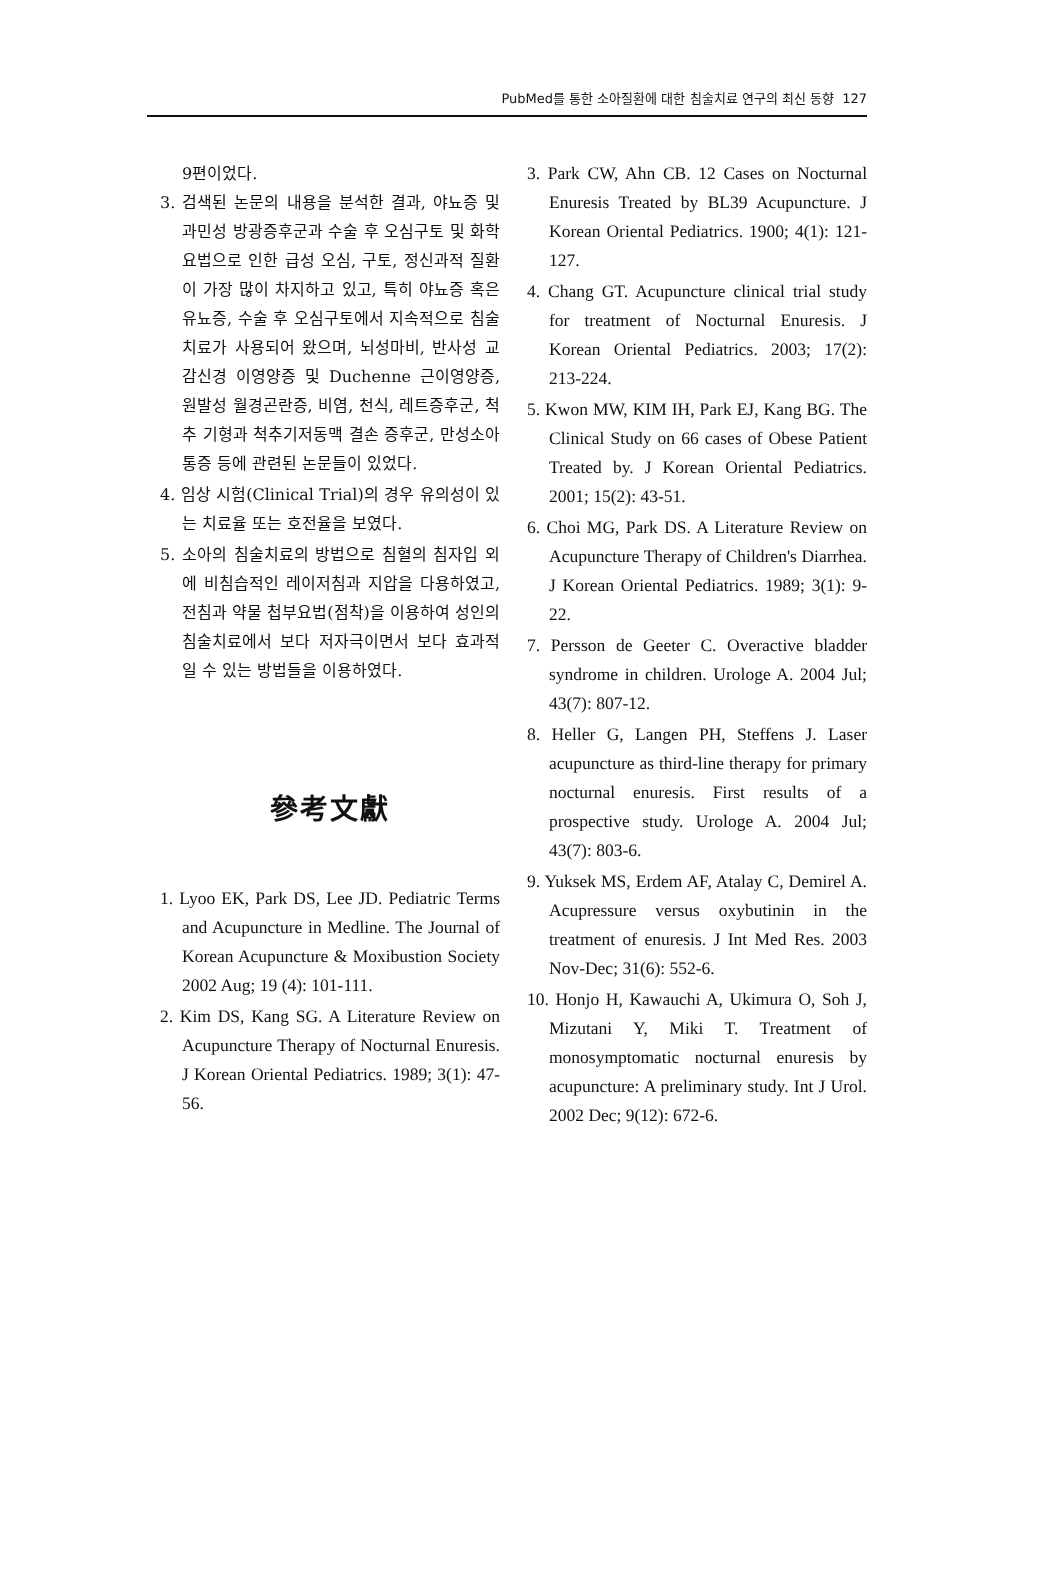PubMed를 통한 소아질환에 대한 침술치료 연구의 최신 동향 127
9편이었다.
3. 검색된 논문의 내용을 분석한 결과, 야뇨증 및 과민성 방광증후군과 수술 후 오심구토 및 화학요법으로 인한 급성 오심, 구토, 정신과적 질환이 가장 많이 차지하고 있고, 특히 야뇨증 혹은 유뇨증, 수술 후 오심구토에서 지속적으로 침술치료가 사용되어 왔으며, 뇌성마비, 반사성 교감신경 이영양증 및 Duchenne 근이영양증, 원발성 월경곤란증, 비염, 천식, 레트증후군, 척추 기형과 척추기저동맥 결손 증후군, 만성소아통증 등에 관련된 논문들이 있었다.
4. 임상 시험(Clinical Trial)의 경우 유의성이 있는 치료율 또는 호전율을 보였다.
5. 소아의 침술치료의 방법으로 침혈의 침자입 외에 비침습적인 레이저침과 지압을 다용하였고, 전침과 약물 첩부요법(점착)을 이용하여 성인의 침술치료에서 보다 저자극이면서 보다 효과적일 수 있는 방법들을 이용하였다.
參考文獻
1. Lyoo EK, Park DS, Lee JD. Pediatric Terms and Acupuncture in Medline. The Journal of Korean Acupuncture & Moxibustion Society 2002 Aug; 19 (4): 101-111.
2. Kim DS, Kang SG. A Literature Review on Acupuncture Therapy of Nocturnal Enuresis. J Korean Oriental Pediatrics. 1989; 3(1): 47-56.
3. Park CW, Ahn CB. 12 Cases on Nocturnal Enuresis Treated by BL39 Acupuncture. J Korean Oriental Pediatrics. 1900; 4(1): 121-127.
4. Chang GT. Acupuncture clinical trial study for treatment of Nocturnal Enuresis. J Korean Oriental Pediatrics. 2003; 17(2): 213-224.
5. Kwon MW, KIM IH, Park EJ, Kang BG. The Clinical Study on 66 cases of Obese Patient Treated by. J Korean Oriental Pediatrics. 2001; 15(2): 43-51.
6. Choi MG, Park DS. A Literature Review on Acupuncture Therapy of Children's Diarrhea. J Korean Oriental Pediatrics. 1989; 3(1): 9-22.
7. Persson de Geeter C. Overactive bladder syndrome in children. Urologe A. 2004 Jul; 43(7): 807-12.
8. Heller G, Langen PH, Steffens J. Laser acupuncture as third-line therapy for primary nocturnal enuresis. First results of a prospective study. Urologe A. 2004 Jul; 43(7): 803-6.
9. Yuksek MS, Erdem AF, Atalay C, Demirel A. Acupressure versus oxybutinin in the treatment of enuresis. J Int Med Res. 2003 Nov-Dec; 31(6): 552-6.
10. Honjo H, Kawauchi A, Ukimura O, Soh J, Mizutani Y, Miki T. Treatment of monosymptomatic nocturnal enuresis by acupuncture: A preliminary study. Int J Urol. 2002 Dec; 9(12): 672-6.